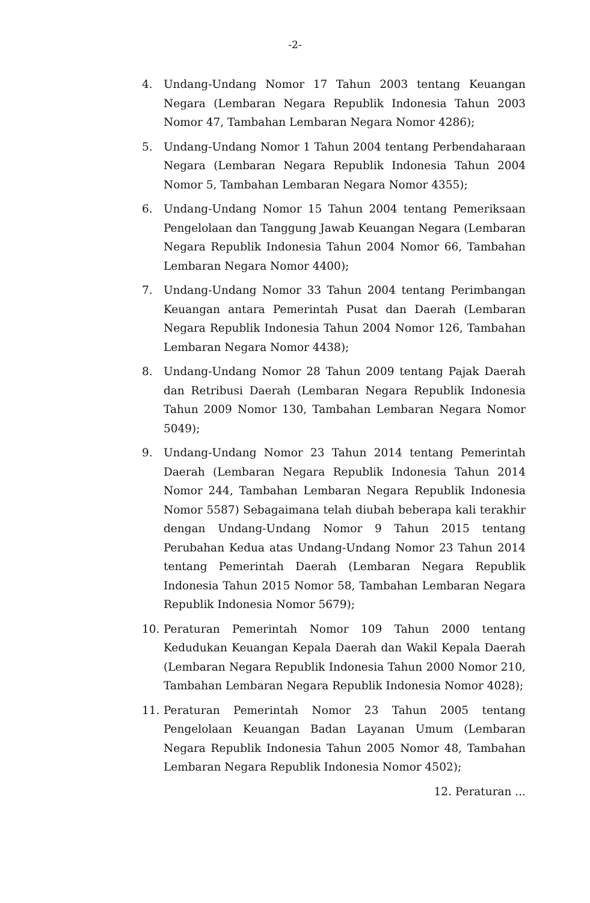-2-
4. Undang-Undang Nomor 17 Tahun 2003 tentang Keuangan Negara (Lembaran Negara Republik Indonesia Tahun 2003 Nomor 47, Tambahan Lembaran Negara Nomor 4286);
5. Undang-Undang Nomor 1 Tahun 2004 tentang Perbendaharaan Negara (Lembaran Negara Republik Indonesia Tahun 2004 Nomor 5, Tambahan Lembaran Negara Nomor 4355);
6. Undang-Undang Nomor 15 Tahun 2004 tentang Pemeriksaan Pengelolaan dan Tanggung Jawab Keuangan Negara (Lembaran Negara Republik Indonesia Tahun 2004 Nomor 66, Tambahan Lembaran Negara Nomor 4400);
7. Undang-Undang Nomor 33 Tahun 2004 tentang Perimbangan Keuangan antara Pemerintah Pusat dan Daerah (Lembaran Negara Republik Indonesia Tahun 2004 Nomor 126, Tambahan Lembaran Negara Nomor 4438);
8. Undang-Undang Nomor 28 Tahun 2009 tentang Pajak Daerah dan Retribusi Daerah (Lembaran Negara Republik Indonesia Tahun 2009 Nomor 130, Tambahan Lembaran Negara Nomor 5049);
9. Undang-Undang Nomor 23 Tahun 2014 tentang Pemerintah Daerah (Lembaran Negara Republik Indonesia Tahun 2014 Nomor 244, Tambahan Lembaran Negara Republik Indonesia Nomor 5587) Sebagaimana telah diubah beberapa kali terakhir dengan Undang-Undang Nomor 9 Tahun 2015 tentang Perubahan Kedua atas Undang-Undang Nomor 23 Tahun 2014 tentang Pemerintah Daerah (Lembaran Negara Republik Indonesia Tahun 2015 Nomor 58, Tambahan Lembaran Negara Republik Indonesia Nomor 5679);
10. Peraturan Pemerintah Nomor 109 Tahun 2000 tentang Kedudukan Keuangan Kepala Daerah dan Wakil Kepala Daerah (Lembaran Negara Republik Indonesia Tahun 2000 Nomor 210, Tambahan Lembaran Negara Republik Indonesia Nomor 4028);
11. Peraturan Pemerintah Nomor 23 Tahun 2005 tentang Pengelolaan Keuangan Badan Layanan Umum (Lembaran Negara Republik Indonesia Tahun 2005 Nomor 48, Tambahan Lembaran Negara Republik Indonesia Nomor 4502);
12. Peraturan ...